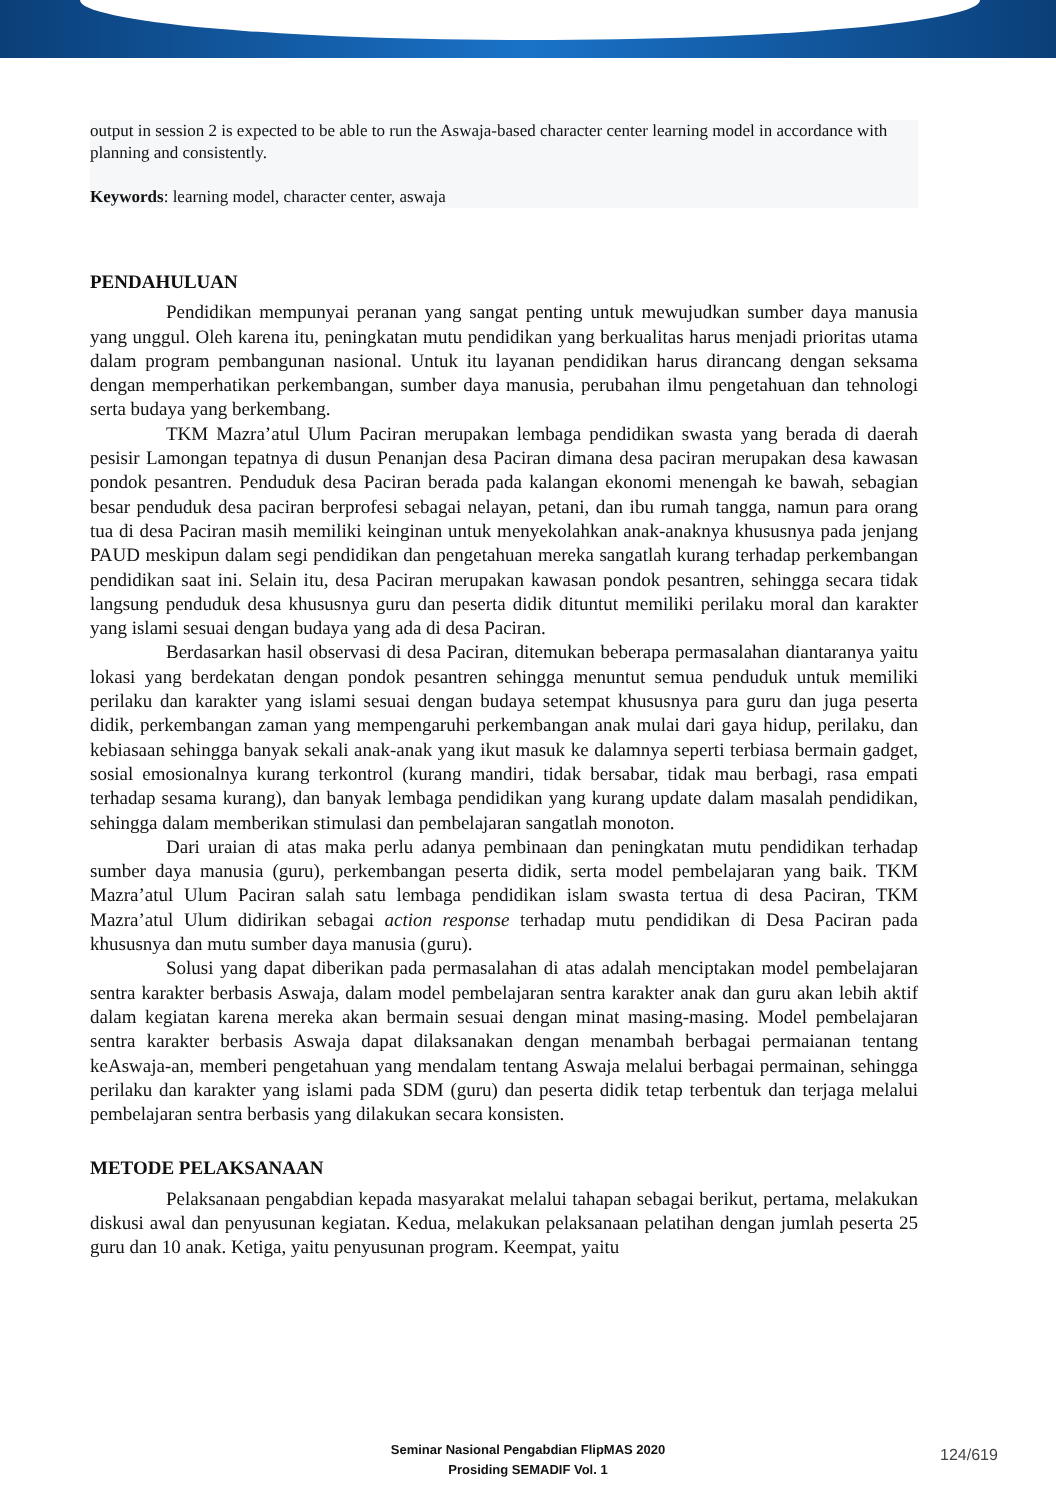output in session 2 is expected to be able to run the Aswaja-based character center learning model in accordance with planning and consistently.
Keywords: learning model, character center, aswaja
PENDAHULUAN
Pendidikan mempunyai peranan yang sangat penting untuk mewujudkan sumber daya manusia yang unggul. Oleh karena itu, peningkatan mutu pendidikan yang berkualitas harus menjadi prioritas utama dalam program pembangunan nasional. Untuk itu layanan pendidikan harus dirancang dengan seksama dengan memperhatikan perkembangan, sumber daya manusia, perubahan ilmu pengetahuan dan tehnologi serta budaya yang berkembang.
TKM Mazra’atul Ulum Paciran merupakan lembaga pendidikan swasta yang berada di daerah pesisir Lamongan tepatnya di dusun Penanjan desa Paciran dimana desa paciran merupakan desa kawasan pondok pesantren. Penduduk desa Paciran berada pada kalangan ekonomi menengah ke bawah, sebagian besar penduduk desa paciran berprofesi sebagai nelayan, petani, dan ibu rumah tangga, namun para orang tua di desa Paciran masih memiliki keinginan untuk menyekolahkan anak-anaknya khususnya pada jenjang PAUD meskipun dalam segi pendidikan dan pengetahuan mereka sangatlah kurang terhadap perkembangan pendidikan saat ini. Selain itu, desa Paciran merupakan kawasan pondok pesantren, sehingga secara tidak langsung penduduk desa khususnya guru dan peserta didik dituntut memiliki perilaku moral dan karakter yang islami sesuai dengan budaya yang ada di desa Paciran.
Berdasarkan hasil observasi di desa Paciran, ditemukan beberapa permasalahan diantaranya yaitu lokasi yang berdekatan dengan pondok pesantren sehingga menuntut semua penduduk untuk memiliki perilaku dan karakter yang islami sesuai dengan budaya setempat khususnya para guru dan juga peserta didik, perkembangan zaman yang mempengaruhi perkembangan anak mulai dari gaya hidup, perilaku, dan kebiasaan sehingga banyak sekali anak-anak yang ikut masuk ke dalamnya seperti terbiasa bermain gadget, sosial emosionalnya kurang terkontrol (kurang mandiri, tidak bersabar, tidak mau berbagi, rasa empati terhadap sesama kurang), dan banyak lembaga pendidikan yang kurang update dalam masalah pendidikan, sehingga dalam memberikan stimulasi dan pembelajaran sangatlah monoton.
Dari uraian di atas maka perlu adanya pembinaan dan peningkatan mutu pendidikan terhadap sumber daya manusia (guru), perkembangan peserta didik, serta model pembelajaran yang baik. TKM Mazra’atul Ulum Paciran salah satu lembaga pendidikan islam swasta tertua di desa Paciran, TKM Mazra’atul Ulum didirikan sebagai action response terhadap mutu pendidikan di Desa Paciran pada khususnya dan mutu sumber daya manusia (guru).
Solusi yang dapat diberikan pada permasalahan di atas adalah menciptakan model pembelajaran sentra karakter berbasis Aswaja, dalam model pembelajaran sentra karakter anak dan guru akan lebih aktif dalam kegiatan karena mereka akan bermain sesuai dengan minat masing-masing. Model pembelajaran sentra karakter berbasis Aswaja dapat dilaksanakan dengan menambah berbagai permaianan tentang keAswaja-an, memberi pengetahuan yang mendalam tentang Aswaja melalui berbagai permainan, sehingga perilaku dan karakter yang islami pada SDM (guru) dan peserta didik tetap terbentuk dan terjaga melalui pembelajaran sentra berbasis yang dilakukan secara konsisten.
METODE PELAKSANAAN
Pelaksanaan pengabdian kepada masyarakat melalui tahapan sebagai berikut, pertama, melakukan diskusi awal dan penyusunan kegiatan. Kedua, melakukan pelaksanaan pelatihan dengan jumlah peserta 25 guru dan 10 anak. Ketiga, yaitu penyusunan program. Keempat, yaitu
Seminar Nasional Pengabdian FlipMAS 2020
Prosiding SEMADIF Vol. 1
124/619